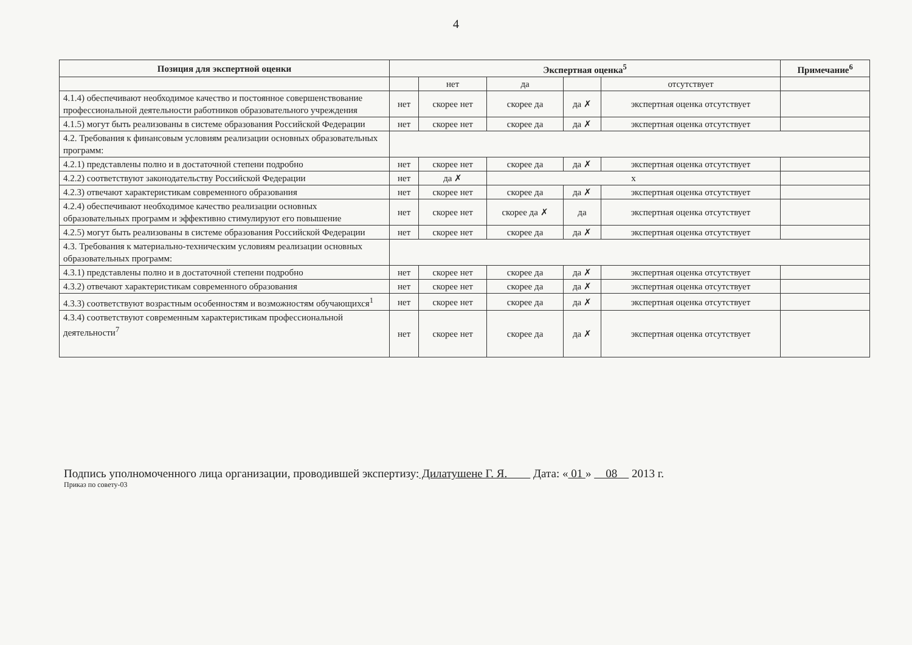4
| Позиция для экспертной оценки | Экспертная оценка<sup>5</sup> | | | | | Примечание<sup>6</sup> |
| --- | --- | --- | --- | --- | --- | --- |
| | | нет | да | | отсутствует | |
| 4.1.4) обеспечивают необходимое качество и постоянное совершенствование профессиональной деятельности работников образовательного учреждения | нет | скорее нет | скорее да | да ✗ | экспертная оценка отсутствует | |
| 4.1.5) могут быть реализованы в системе образования Российской Федерации | нет | скорее нет | скорее да | да ✗ | экспертная оценка отсутствует | |
| 4.2. Требования к финансовым условиям реализации основных образовательных программ: | | | | | | |
| 4.2.1) представлены полно и в достаточной степени подробно | нет | скорее нет | скорее да | да ✗ | экспертная оценка отсутствует | |
| 4.2.2) соответствуют законодательству Российской Федерации | нет | да ✗ | х | | | |
| 4.2.3) отвечают характеристикам современного образования | нет | скорее нет | скорее да | да ✗ | экспертная оценка отсутствует | |
| 4.2.4) обеспечивают необходимое качество реализации основных образовательных программ и эффективно стимулируют его повышение | нет | скорее нет | скорее да ✗ | да | экспертная оценка отсутствует | |
| 4.2.5) могут быть реализованы в системе образования Российской Федерации | нет | скорее нет | скорее да | да ✗ | экспертная оценка отсутствует | |
| 4.3. Требования к материально-техническим условиям реализации основных образовательных программ: | | | | | | |
| 4.3.1) представлены полно и в достаточной степени подробно | нет | скорее нет | скорее да | да ✗ | экспертная оценка отсутствует | |
| 4.3.2) отвечают характеристикам современного образования | нет | скорее нет | скорее да | да ✗ | экспертная оценка отсутствует | |
| 4.3.3) соответствуют возрастным особенностям и возможностям обучающихся<sup>1</sup> | нет | скорее нет | скорее да | да ✗ | экспертная оценка отсутствует | |
| 4.3.4) соответствуют современным характеристикам профессиональной деятельности<sup>7</sup> | нет | скорее нет | скорее да | да ✗ | экспертная оценка отсутствует | |
Подпись уполномоченного лица организации, проводившей экспертизу: Дилатушене Г. Я. Дата: « 01 » 08 2013 г.
Приказ по совету-03